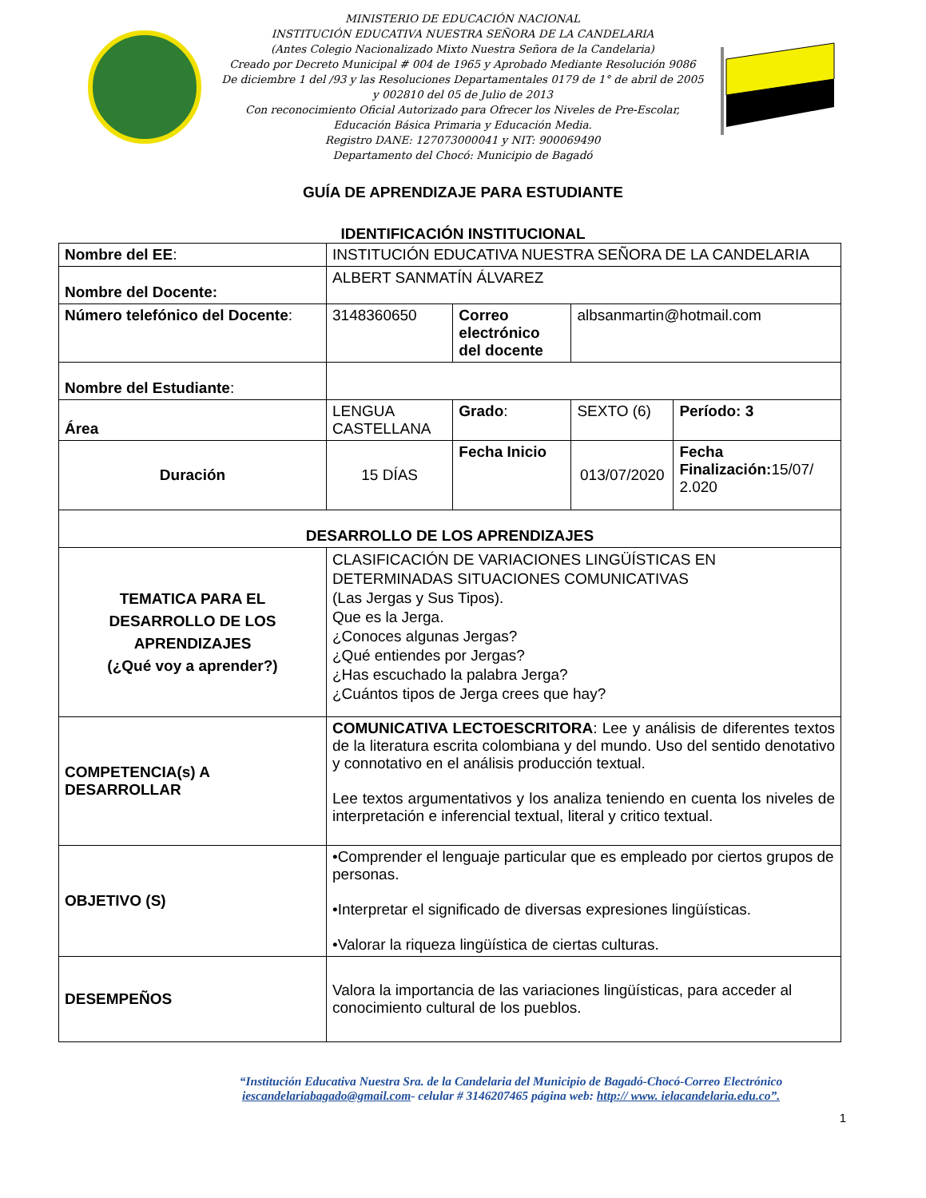MINISTERIO DE EDUCACIÓN NACIONAL
INSTITUCIÓN EDUCATIVA NUESTRA SEÑORA DE LA CANDELARIA
(Antes Colegio Nacionalizado Mixto Nuestra Señora de la Candelaria)
Creado por Decreto Municipal # 004 de 1965 y Aprobado Mediante Resolución 9086
De diciembre 1 del /93 y las Resoluciones Departamentales 0179 de 1° de abril de 2005
y 002810 del 05 de Julio de 2013
Con reconocimiento Oficial Autorizado para Ofrecer los Niveles de Pre-Escolar,
Educación Básica Primaria y Educación Media.
Registro DANE: 127073000041 y NIT: 900069490
Departamento del Chocó: Municipio de Bagadó
GUÍA DE APRENDIZAJE PARA ESTUDIANTE
IDENTIFICACIÓN INSTITUCIONAL
| Nombre del EE : | INSTITUCIÓN EDUCATIVA NUESTRA SEÑORA DE LA CANDELARIA | | | | |
| Nombre del Docente: | ALBERT SANMATÍN ÁLVAREZ | | | | |
| Número telefónico del Docente : | 3148360650 | Correo electrónico del docente | | albsanmartin@hotmail.com | |
| Nombre del Estudiante : | | | | | |
| Área | LENGUA CASTELLANA | | Grado : | SEXTO (6) | Período: 3 |
| Duración | 15 DÍAS | | Fecha Inicio | 013/07/2020 | Fecha Finalización: 15/07/ 2.020 |
| DESARROLLO DE LOS APRENDIZAJES | | | | | |
| TEMATICA PARA EL DESARROLLO DE LOS APRENDIZAJES (¿Qué voy a aprender?) | CLASIFICACIÓN DE VARIACIONES LINGÜÍSTICAS EN DETERMINADAS SITUACIONES COMUNICATIVAS (Las Jergas y Sus Tipos). Que es la Jerga. ¿Conoces algunas Jergas? ¿Qué entiendes por Jergas? ¿Has escuchado la palabra Jerga? ¿Cuántos tipos de Jerga crees que hay? | | | | |
| COMPETENCIA(s) A DESARROLLAR | COMUNICATIVA LECTOESCRITORA : Lee y análisis de diferentes textos de la literatura escrita colombiana y del mundo. Uso del sentido denotativo y connotativo en el análisis producción textual. Lee textos argumentativos y los analiza teniendo en cuenta los niveles de interpretación e inferencial textual, literal y critico textual. | | | | |
| OBJETIVO (S) | •Comprender el lenguaje particular que es empleado por ciertos grupos de personas. •Interpretar el significado de diversas expresiones lingüísticas. •Valorar la riqueza lingüística de ciertas culturas. | | | | |
| DESEMPEÑOS | Valora la importancia de las variaciones lingüísticas, para acceder al conocimiento cultural de los pueblos. | | | | |
“Institución Educativa Nuestra Sra. de la Candelaria del Municipio de Bagadó-Chocó-Correo Electrónico
iescandelariabagado@gmail.com- celular # 3146207465 página web: http:// www. ielacandelaria.edu.co”.
1